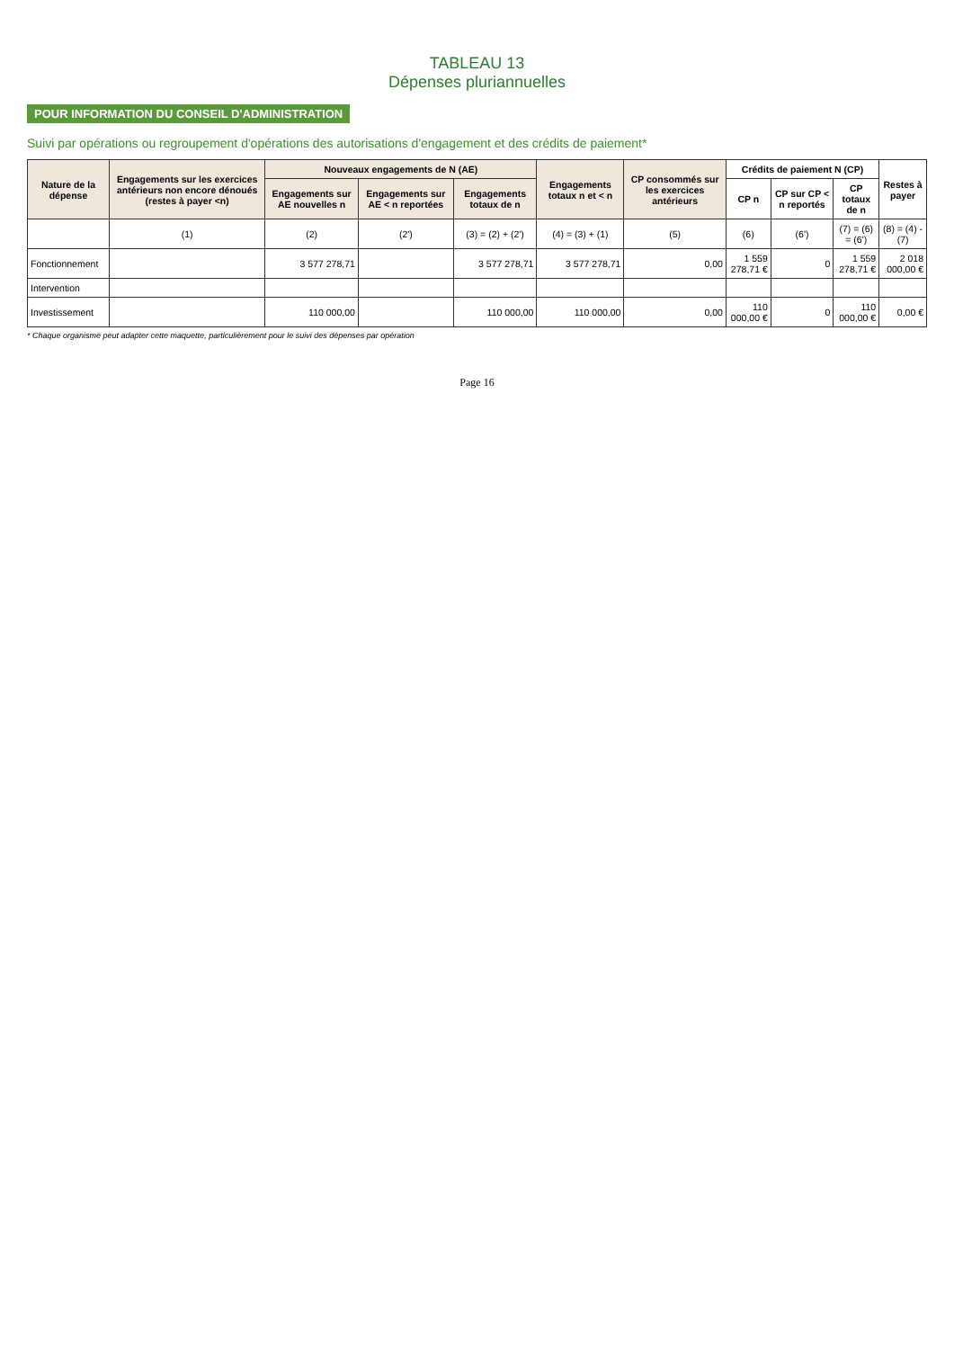TABLEAU 13
Dépenses pluriannuelles
POUR INFORMATION DU CONSEIL D'ADMINISTRATION
Suivi par opérations ou regroupement d'opérations des autorisations d'engagement et des crédits de paiement*
| Nature de la dépense | Engagements sur les exercices antérieurs non encore dénoués (restes à payer <n) | Nouveaux engagements de N (AE) | | | Engagements totaux n et < n | CP consommés sur les exercices antérieurs | Crédits de paiement N (CP) | | | Restes à payer |
| --- | --- | --- | --- | --- | --- | --- | --- | --- | --- | --- |
| | | Engagements sur AE nouvelles n | Engagements sur AE < n reportées | Engagements totaux de n | | | CP n | CP sur CP < n reportés | CP totaux de n | |
| | (1) | (2) | (2') | (3) = (2) + (2') | (4) = (3) + (1) | (5) | (6) | (6') | (7) = (6) = (6') | (8) = (4) - (7) |
| Fonctionnement | | 3 577 278,71 | | 3 577 278,71 | 3 577 278,71 | 0,00 | 1 559 278,71 € | 0 | 1 559 278,71 € | 2 018 000,00 € |
| Intervention | | | | | | | | | | |
| Investissement | | 110 000,00 | | 110 000,00 | 110 000,00 | 0,00 | 110 000,00 € | 0 | 110 000,00 € | 0,00 € |
* Chaque organisme peut adapter cette maquette, particulièrement pour le suivi des dépenses par opération
Page 16